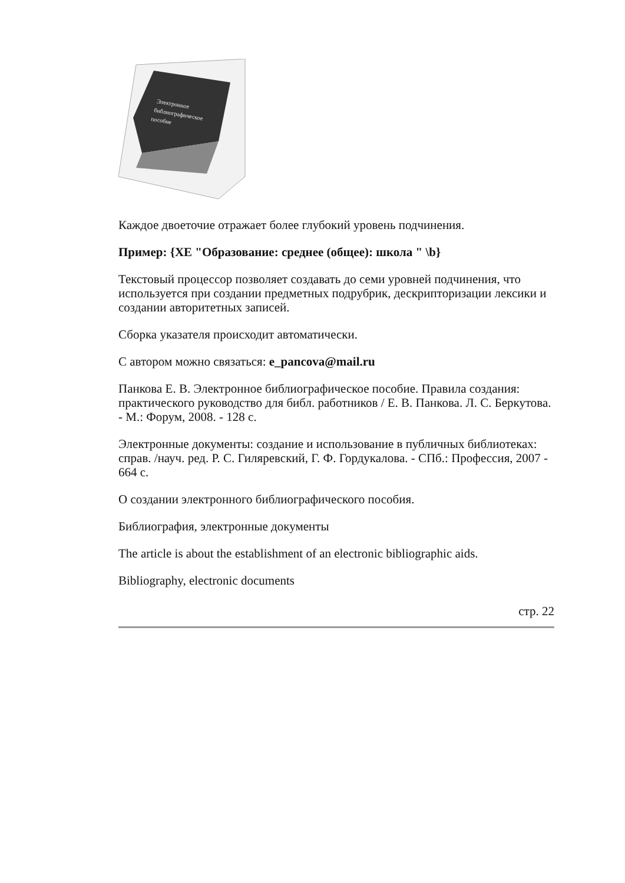Электронное
библиографическое
пособие
Каждое двоеточие отражает более глубокий уровень подчинения.
Пример: {XE "Образование: среднее (общее): школа " \b}
Текстовый процессор позволяет создавать до семи уровней подчинения, что используется при создании предметных подрубрик, дескрипторизации лексики и создании авторитетных записей.
Сборка указателя происходит автоматически.
С автором можно связаться: e_pancova@mail.ru
Панкова Е. В. Электронное библиографическое пособие. Правила создания: практического руководство для библ. работников / Е. В. Панкова. Л. С. Беркутова. - М.: Форум, 2008. - 128 с.
Электронные документы: создание и использование в публичных библиотеках: справ. /науч. ред. Р. С. Гиляревский, Г. Ф. Гордукалова. - СПб.: Профессия, 2007 - 664 с.
О создании электронного библиографического пособия.
Библиография, электронные документы
The article is about the establishment of an electronic bibliographic aids.
Bibliography, electronic documents
стр. 22